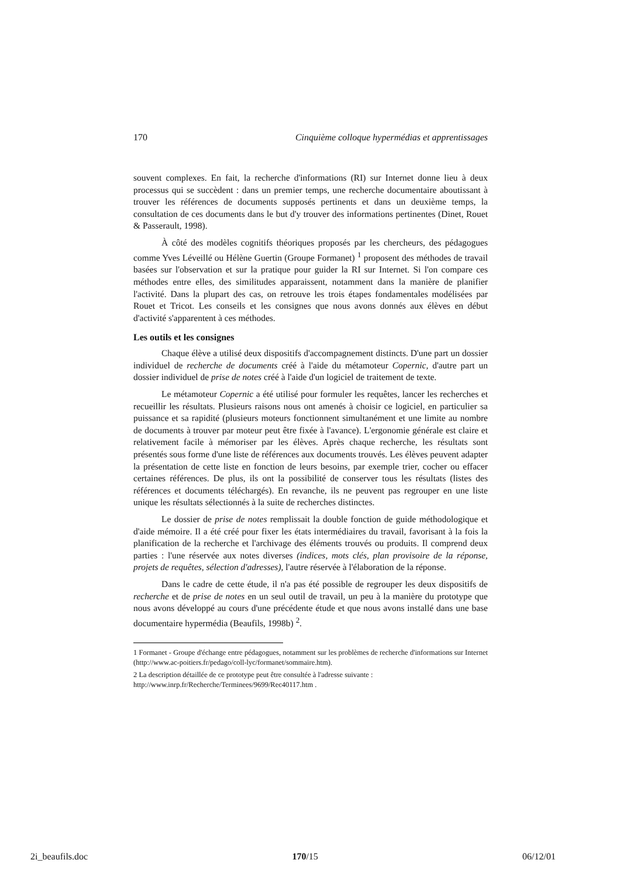170 Cinquième colloque hypermédias et apprentissages
souvent complexes. En fait, la recherche d'informations (RI) sur Internet donne lieu à deux processus qui se succèdent : dans un premier temps, une recherche documentaire aboutissant à trouver les références de documents supposés pertinents et dans un deuxième temps, la consultation de ces documents dans le but d'y trouver des informations pertinentes (Dinet, Rouet & Passerault, 1998).
À côté des modèles cognitifs théoriques proposés par les chercheurs, des pédagogues comme Yves Léveillé ou Hélène Guertin (Groupe Formanet) <sup>1</sup> proposent des méthodes de travail basées sur l'observation et sur la pratique pour guider la RI sur Internet. Si l'on compare ces méthodes entre elles, des similitudes apparaissent, notamment dans la manière de planifier l'activité. Dans la plupart des cas, on retrouve les trois étapes fondamentales modélisées par Rouet et Tricot. Les conseils et les consignes que nous avons donnés aux élèves en début d'activité s'apparentent à ces méthodes.
Les outils et les consignes
Chaque élève a utilisé deux dispositifs d'accompagnement distincts. D'une part un dossier individuel de recherche de documents créé à l'aide du métamoteur Copernic, d'autre part un dossier individuel de prise de notes créé à l'aide d'un logiciel de traitement de texte.
Le métamoteur Copernic a été utilisé pour formuler les requêtes, lancer les recherches et recueillir les résultats. Plusieurs raisons nous ont amenés à choisir ce logiciel, en particulier sa puissance et sa rapidité (plusieurs moteurs fonctionnent simultanément et une limite au nombre de documents à trouver par moteur peut être fixée à l'avance). L'ergonomie générale est claire et relativement facile à mémoriser par les élèves. Après chaque recherche, les résultats sont présentés sous forme d'une liste de références aux documents trouvés. Les élèves peuvent adapter la présentation de cette liste en fonction de leurs besoins, par exemple trier, cocher ou effacer certaines références. De plus, ils ont la possibilité de conserver tous les résultats (listes des références et documents téléchargés). En revanche, ils ne peuvent pas regrouper en une liste unique les résultats sélectionnés à la suite de recherches distinctes.
Le dossier de prise de notes remplissait la double fonction de guide méthodologique et d'aide mémoire. Il a été créé pour fixer les états intermédiaires du travail, favorisant à la fois la planification de la recherche et l'archivage des éléments trouvés ou produits. Il comprend deux parties : l'une réservée aux notes diverses (indices, mots clés, plan provisoire de la réponse, projets de requêtes, sélection d'adresses), l'autre réservée à l'élaboration de la réponse.
Dans le cadre de cette étude, il n'a pas été possible de regrouper les deux dispositifs de recherche et de prise de notes en un seul outil de travail, un peu à la manière du prototype que nous avons développé au cours d'une précédente étude et que nous avons installé dans une base documentaire hypermédia (Beaufils, 1998b) <sup>2</sup>.
1 Formanet - Groupe d'échange entre pédagogues, notamment sur les problèmes de recherche d'informations sur Internet (http://www.ac-poitiers.fr/pedago/coll-lyc/formanet/sommaire.htm).
2 La description détaillée de ce prototype peut être consultée à l'adresse suivante :
http://www.inrp.fr/Recherche/Terminees/9699/Rec40117.htm .
2i_beaufils.doc 170/15 06/12/01